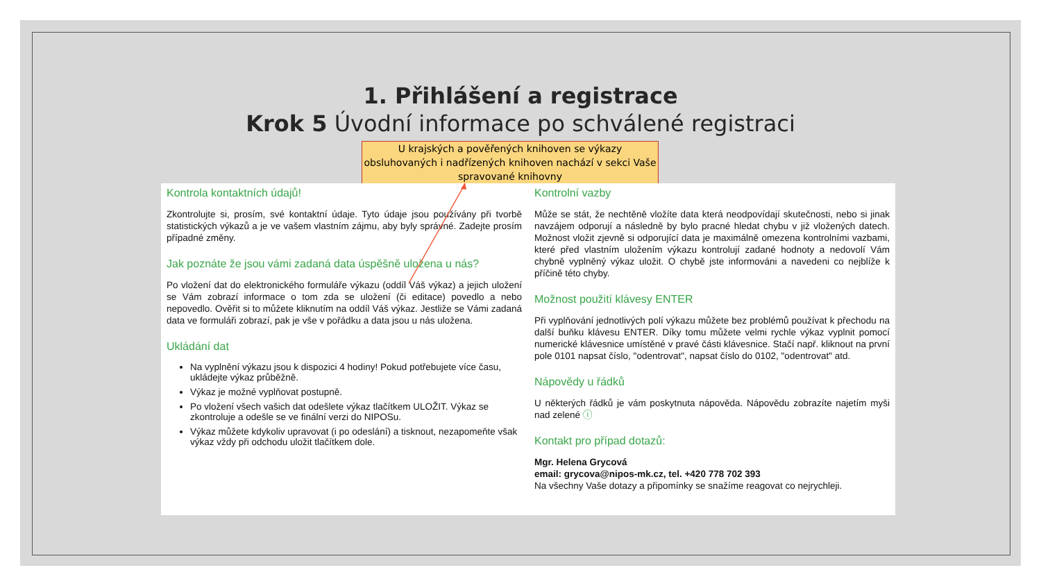1. Přihlášení a registrace
Krok 5 Úvodní informace po schválené registraci
U krajských a pověřených knihoven se výkazy obsluhovaných i nadřízených knihoven nachází v sekci Vaše spravované knihovny
Kontrola kontaktních údajů!
Zkontrolujte si, prosím, své kontaktní údaje. Tyto údaje jsou používány při tvorbě statistických výkazů a je ve vašem vlastním zájmu, aby byly správné. Zadejte prosím případné změny.
Jak poznáte že jsou vámi zadaná data úspěšně uložena u nás?
Po vložení dat do elektronického formuláře výkazu (oddíl Váš výkaz) a jejich uložení se Vám zobrazí informace o tom zda se uložení (či editace) povedlo a nebo nepovedlo. Ověřit si to můžete kliknutím na oddíl Váš výkaz. Jestliže se Vámi zadaná data ve formuláři zobrazí, pak je vše v pořádku a data jsou u nás uložena.
Ukládání dat
Na vyplnění výkazu jsou k dispozici 4 hodiny! Pokud potřebujete více času, ukládejte výkaz průběžně.
Výkaz je možné vyplňovat postupně.
Po vložení všech vašich dat odešlete výkaz tlačítkem ULOŽIT. Výkaz se zkontroluje a odešle se ve finální verzi do NIPOSu.
Výkaz můžete kdykoliv upravovat (i po odeslání) a tisknout, nezapomeňte však výkaz vždy při odchodu uložit tlačítkem dole.
Kontrolní vazby
Může se stát, že nechtěně vložíte data která neodpovídají skutečnosti, nebo si jinak navzájem odporují a následně by bylo pracné hledat chybu v již vložených datech. Možnost vložit zjevně si odporující data je maximálně omezena kontrolními vazbami, které před vlastním uložením výkazu kontrolují zadané hodnoty a nedovolí Vám chybně vyplněný výkaz uložit. O chybě jste informováni a navedeni co nejblíže k příčině této chyby.
Možnost použití klávesy ENTER
Při vyplňování jednotlivých polí výkazu můžete bez problémů používat k přechodu na další buňku klávesu ENTER. Díky tomu můžete velmi rychle výkaz vyplnit pomocí numerické klávesnice umístěné v pravé části klávesnice. Stačí např. kliknout na první pole 0101 napsat číslo, "odentrovat", napsat číslo do 0102, "odentrovat" atd.
Nápovědy u řádků
U některých řádků je vám poskytnuta nápověda. Nápovědu zobrazíte najetím myši nad zelené ⓘ
Kontakt pro případ dotazů:
Mgr. Helena Grycová
email: grycova@nipos-mk.cz, tel. +420 778 702 393
Na všechny Vaše dotazy a připomínky se snažíme reagovat co nejrychleji.